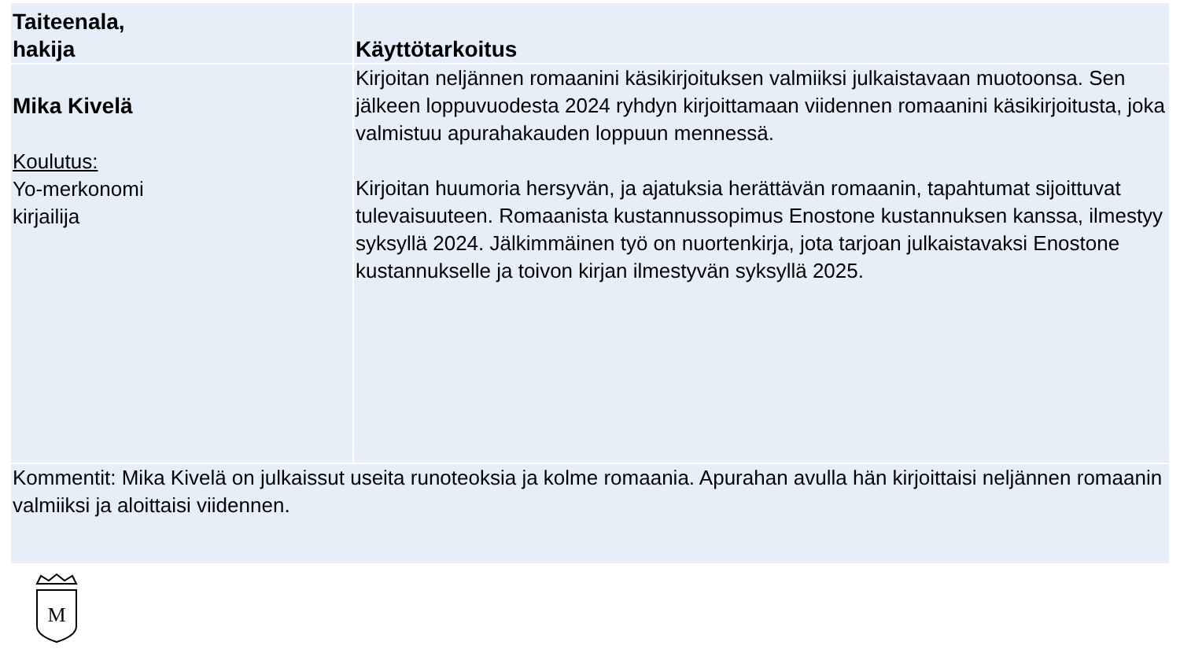| Taiteenala, hakija | Käyttötarkoitus |
| --- | --- |
| Mika Kivelä Koulutus: Yo-merkonomi kirjailija | Kirjoitan neljännen romaanini käsikirjoituksen valmiiksi julkaistavaan muotoonsa. Sen jälkeen loppuvuodesta 2024 ryhdyn kirjoittamaan viidennen romaanini käsikirjoitusta, joka valmistuu apurahakauden loppuun mennessä. Kirjoitan huumoria hersyvän, ja ajatuksia herättävän romaanin, tapahtumat sijoittuvat tulevaisuuteen. Romaanista kustannussopimus Enostone kustannuksen kanssa, ilmestyy syksyllä 2024. Jälkimmäinen työ on nuortenkirja, jota tarjoan julkaistavaksi Enostone kustannukselle ja toivon kirjan ilmestyvän syksyllä 2025. |
| Kommentit: Mika Kivelä on julkaissut useita runoteoksia ja kolme romaania. Apurahan avulla hän kirjoittaisi neljännen romaanin valmiiksi ja aloittaisi viidennen. | |
M